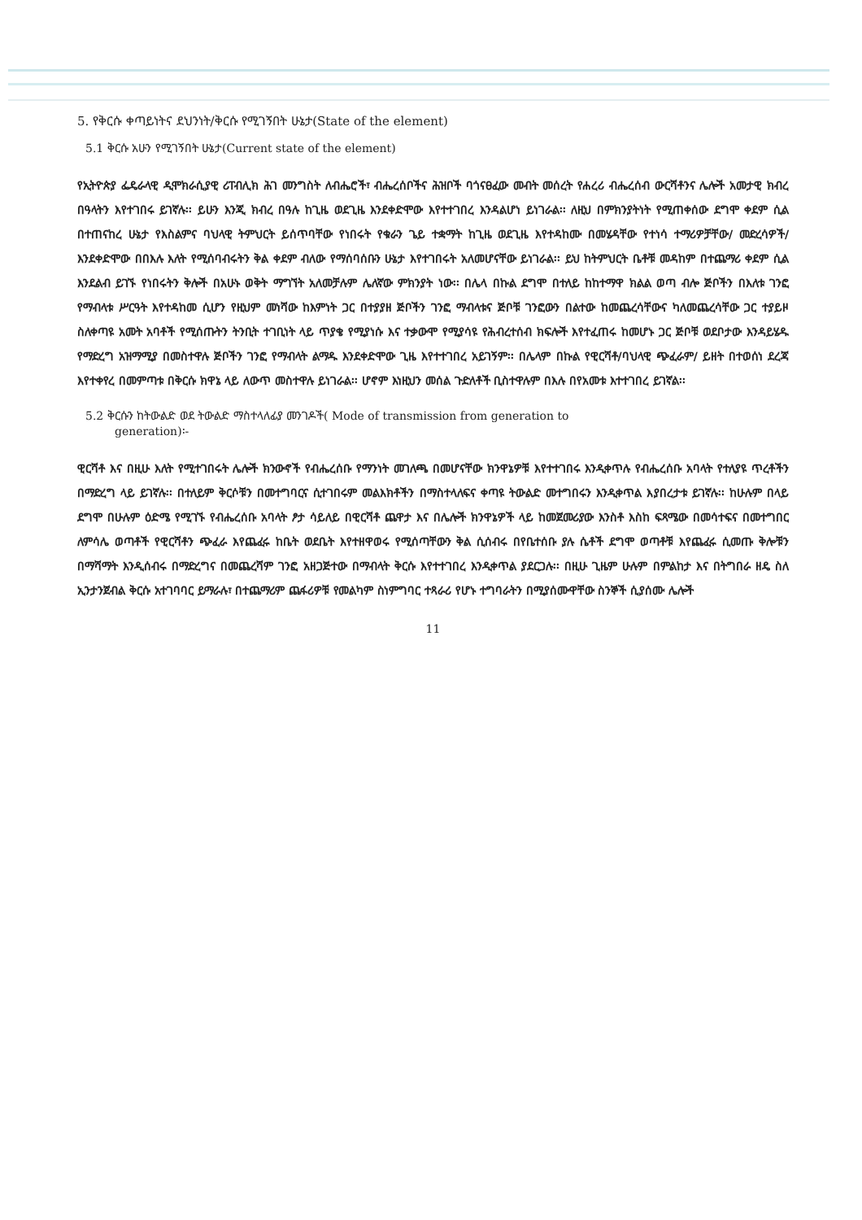5. የቅርሱ ቀጣይነትና ደህንነት/ቅርሱ የሚገኝበት ሁኔታ(State of the element)
5.1 ቅርሱ አሁን የሚገኝበት ሁኔታ(Current state of the element)
የኢትዮጵያ ፌዴራላዊ ዲሞክራሲያዊ ሪፐብሊክ ሕገ መንግስት ለብሔሮች፣ ብሔረሰቦችና ሕዝቦች ባጎናፀፈው መብት መሰረት የሐረሪ ብሔረሰብ ውርሻቶንና ሌሎች አመታዊ ክብረ በዓላትን እየተገበሩ ይገኛሉ፡፡ ይሁን እንጂ ክብረ በዓሉ ከጊዜ ወደጊዜ እንደቀድሞው እየተተገበረ እንዳልሆነ ይነገራል፡፡ ለዚህ በምክንያትነት የሚጠቀሰው ደግሞ ቀደም ሲል በተጠናከረ ሁኔታ የእስልምና ባህላዊ ትምህርት ይሰጥባቸው የነበሩት የቁራን ጌይ ተቋማት ከጊዜ ወደጊዜ እየተዳከሙ በመሄዳቸው የተነሳ ተማሪዎቻቸው/ መድረሳዎች/ እንደቀድሞው በበእሉ እለት የሚሰባብሩትን ቅል ቀደም ብለው የማሰባሰቡን ሁኔታ እየተገበሩት አለመሆናቸው ይነገራል፡፡ ይህ ከትምህርት ቤቶቹ መዳከም በተጨማሪ ቀደም ሲል እንደልብ ይገኙ የነበሩትን ቅሎች በአሁኑ ወቅት ማግኘት አለመቻሉም ሌለኛው ምክንያት ነው፡፡ በሌላ በኩል ደግሞ በተለይ ከከተማዋ ክልል ወጣ ብሎ ጅቦችን በእለቱ ገንፎ የማብላቱ ሥርዓት እየተዳከመ ሲሆን የዚህም መነሻው ከእምነት ጋር በተያያዘ ጅቦችን ገንፎ ማብላቱና ጅቦቹ ገንፎውን በልተው ከመጨረሳቸውና ካለመጨረሳቸው ጋር ተያይዞ ስለቀጣዩ አመት አባቶች የሚሰጡትን ትንቢት ተገቢነት ላይ ጥያቄ የሚያነሱ እና ተቃውሞ የሚያሳዩ የሕብረተሰብ ክፍሎች እየተፈጠሩ ከመሆኑ ጋር ጅቦቹ ወደቦታው እንዳይሄዱ የማድረግ አዝማሚያ በመስተዋሉ ጅቦችን ገንፎ የማብላት ልማዱ እንደቀድሞው ጊዜ እየተተገበረ አይገኝም፡፡ በሌላም በኩል የዊርሻቶ/ባህላዊ ጭፈራም/ ይዘት በተወሰነ ደረጃ እየተቀየረ በመምጣቱ በቅርሱ ክዋኔ ላይ ለውጥ መስተዋሉ ይነገራል፡፡ ሆኖም እነዚህን መሰል ጉድለቶች ቢስተዋሉም በእሉ በየአመቱ እተተገበረ ይገኛል፡፡
5.2 ቅርሱን ከትውልድ ወደ ትውልድ ማስተላለፊያ መንገዶች( Mode of transmission from generation to
generation)፡-
ዊርሻቶ እና በዚሁ እለት የሚተገበሩት ሌሎች ክንውኖች የብሔረሰቡ የማንነት መገለጫ በመሆናቸው ክንዋኔዎቹ እየተተገበሩ እንዲቀጥሉ የብሔረሰቡ አባላት የተለያዩ ጥረቶችን በማድረግ ላይ ይገኛሉ፡፡ በተለይም ቅርሶቹን በመተግባርና ሲተገበሩም መልእክቶችን በማስተላለፍና ቀጣዩ ትውልድ መተግበሩን እንዲቀጥል እያበረታቱ ይገኛሉ፡፡ ከሁሉም በላይ ደግሞ በሁሉም ዕድሜ የሚገኙ የብሔረሰቡ አባላት ፆታ ሳይለይ በዊርሻቶ ጨዋታ እና በሌሎች ክንዋኔዎች ላይ ከመጀመሪያው እንስቶ እስከ ፍጻሜው በመሳተፍና በመተግበር ለምሳሌ ወጣቶች የዊርሻቶን ጭፈራ እየጨፈሩ ከቤት ወደቤት እየተዘዋወሩ የሚሰጣቸውን ቅል ሲሰብሩ በየቤተሰቡ ያሉ ሴቶች ደግሞ ወጣቶቹ እየጨፈሩ ሲመጡ ቅሎቹን በማሻማት እንዲሰብሩ በማድረግና በመጨረሻም ገንፎ አዘጋጅተው በማብላት ቅርሱ እየተተገበረ እንዲቀጥል ያደርጋሉ፡፡ በዚሁ ጊዜም ሁሉም በምልከታ እና በትግበራ ዘዴ ስለ ኢንታንጀብል ቅርሱ አተገባባር ይማራሉ፣ በተጨማሪም ጨፋሪዎቹ የመልካም ስነምግባር ተጻራሪ የሆኑ ተግባራትን በሚያሰሙዋቸው ስንኞች ሲያሰሙ ሌሎች
11